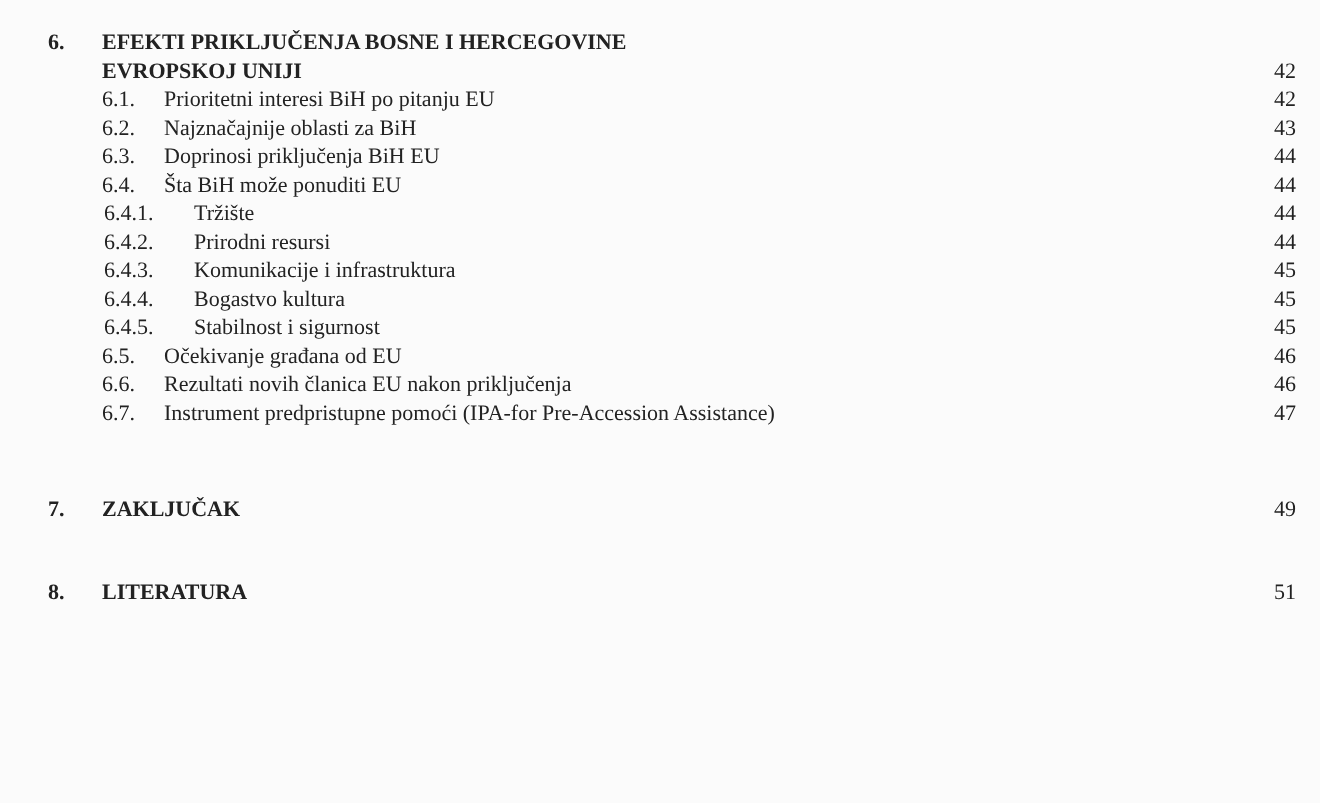6. EFEKTI PRIKLJUČENJA BOSNE I HERCEGOVINE
EVROPSKOJ UNIJI 42
6.1. Prioritetni interesi BiH po pitanju EU 42
6.2. Najznačajnije oblasti za BiH 43
6.3. Doprinosi priključenja BiH EU 44
6.4. Šta BiH može ponuditi EU 44
6.4.1. Tržište 44
6.4.2. Prirodni resursi 44
6.4.3. Komunikacije i infrastruktura 45
6.4.4. Bogastvo kultura 45
6.4.5. Stabilnost i sigurnost 45
6.5. Očekivanje građana od EU 46
6.6. Rezultati novih članica EU nakon priključenja 46
6.7. Instrument predpristupne pomoći (IPA-for Pre-Accession Assistance) 47
7. ZAKLJUČAK 49
8. LITERATURA 51